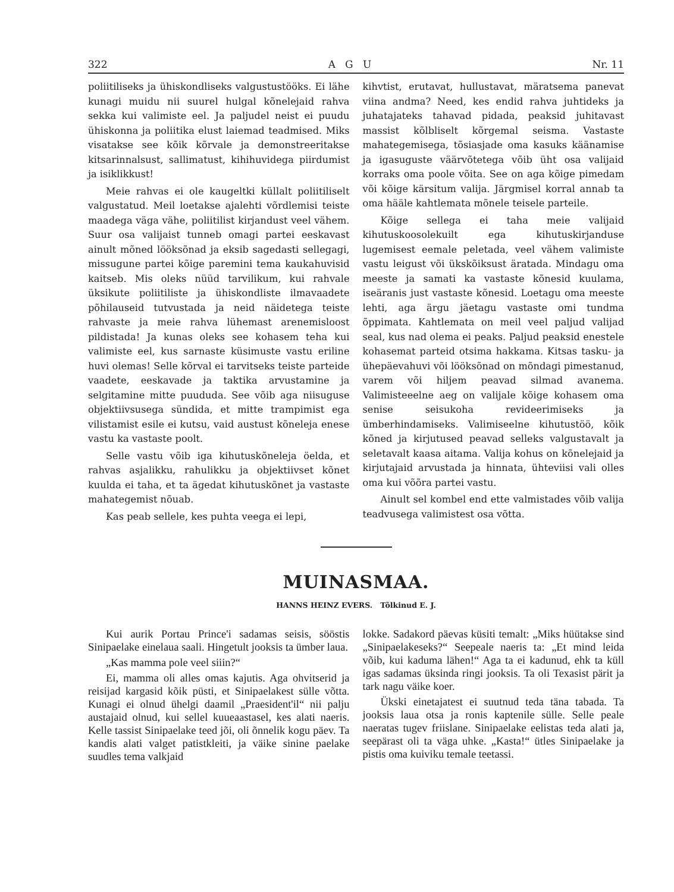322 A G U Nr. 11
poliitiliseks ja ühiskondliseks valgustustööks. Ei lähe kunagi muidu nii suurel hulgal kõnelejaid rahva sekka kui valimiste eel. Ja paljudel neist ei puudu ühiskonna ja poliitika elust laiemad teadmised. Miks visatakse see kõik kõrvale ja demonstreeritakse kitsarinnalsust, sallimatust, kihihuvidega piirdumist ja isiklikkust!
Meie rahvas ei ole kaugeltki küllalt poliitiliselt valgustatud. Meil loetakse ajalehti võrdlemisi teiste maadega väga vähe, poliitilist kirjandust veel vähem. Suur osa valijaist tunneb omagi partei eeskavast ainult mõned lööksõnad ja eksib sagedasti sellegagi, missugune partei kõige paremini tema kaukahuvisid kaitseb. Mis oleks nüüd tarvilikum, kui rahvale üksikute poliitiliste ja ühiskondliste ilmavaadete põhilauseid tutvustada ja neid näidetega teiste rahvaste ja meie rahva lühemast arenemisloost pildistada! Ja kunas oleks see kohasem teha kui valimiste eel, kus sarnaste küsimuste vastu eriline huvi olemas! Selle kõrval ei tarvitseks teiste parteide vaadete, eeskavade ja taktika arvustamine ja selgitamine mitte puududa. See võib aga niisuguse objektiivsusega sündida, et mitte trampimist ega vilistamist esile ei kutsu, vaid austust kõneleja enese vastu ka vastaste poolt.
Selle vastu võib iga kihutuskõneleja öelda, et rahvas asjalikku, rahulikku ja objektiivset kõnet kuulda ei taha, et ta ägedat kihutuskõnet ja vastaste mahategemist nõuab.
Kas peab sellele, kes puhta veega ei lepi,
kihvtist, erutavat, hullustavat, märatsema panevat viina andma? Need, kes endid rahva juhtideks ja juhatajateks tahavad pidada, peaksid juhitavast massist kõlbliselt kõrgemal seisma. Vastaste mahategemisega, tõsiasjade oma kasuks käänamise ja igasuguste väärvõtetega võib üht osa valijaid korraks oma poole võita. See on aga kõige pimedam või kõige kärsitum valija. Järgmisel korral annab ta oma hääle kahtlemata mõnele teisele parteile.
Kõige sellega ei taha meie valijaid kihutuskoosolekuilt ega kihutuskirjanduse lugemisest eemale peletada, veel vähem valimiste vastu leigust või ükskõiksust äratada. Mindagu oma meeste ja samati ka vastaste kõnesid kuulama, iseäranis just vastaste kõnesid. Loetagu oma meeste lehti, aga ärgu jäetagu vastaste omi tundma õppimata. Kahtlemata on meil veel paljud valijad seal, kus nad olema ei peaks. Paljud peaksid enestele kohasemat parteid otsima hakkama. Kitsas tasku- ja ühepäevahuvi või lööksõnad on mõndagi pimestanud, varem või hiljem peavad silmad avanema. Valimisteeelne aeg on valijale kõige kohasem oma senise seisukoha revideerimiseks ja ümberhindamiseks. Valimiseelne kihutustöö, kõik kõned ja kirjutused peavad selleks valgustavalt ja seletavalt kaasa aitama. Valija kohus on kõnelejaid ja kirjutajaid arvustada ja hinnata, ühteviisi vali olles oma kui võõra partei vastu.
Ainult sel kombel end ette valmistades võib valija teadvusega valimistest osa võtta.
MUINASMAA.
HANNS HEINZ EVERS. Tõlkinud E. J.
Kui aurik Portau Prince'i sadamas seisis, sööstis Sinipaelake einelaua saali. Hingetult jooksis ta ümber laua.
„Kas mamma pole veel siiin?“
Ei, mamma oli alles omas kajutis. Aga ohvitserid ja reisijad kargasid kõik püsti, et Sinipaelakest sülle võtta. Kunagi ei olnud ühelgi daamil „Praesident'il“ nii palju austajaid olnud, kui sellel kuueaastasel, kes alati naeris. Kelle tassist Sinipaelake teed jõi, oli õnnelik kogu päev. Ta kandis alati valget patistkleiti, ja väike sinine paelake suudles tema valkjaid
lokke. Sadakord päevas küsiti temalt: „Miks hüütakse sind „Sinipaelakeseks?“ Seepeale naeris ta: „Et mind leida võib, kui kaduma lähen!“ Aga ta ei kadunud, ehk ta küll igas sadamas üksinda ringi jooksis. Ta oli Texasist pärit ja tark nagu väike koer.
Ükski einetajatest ei suutnud teda täna tabada. Ta jooksis laua otsa ja ronis kaptenile sülle. Selle peale naeratas tugev friislane. Sinipaelake eelistas teda alati ja, seepärast oli ta väga uhke. „Kasta!“ ütles Sinipaelake ja pistis oma kuiviku temale teetassi.